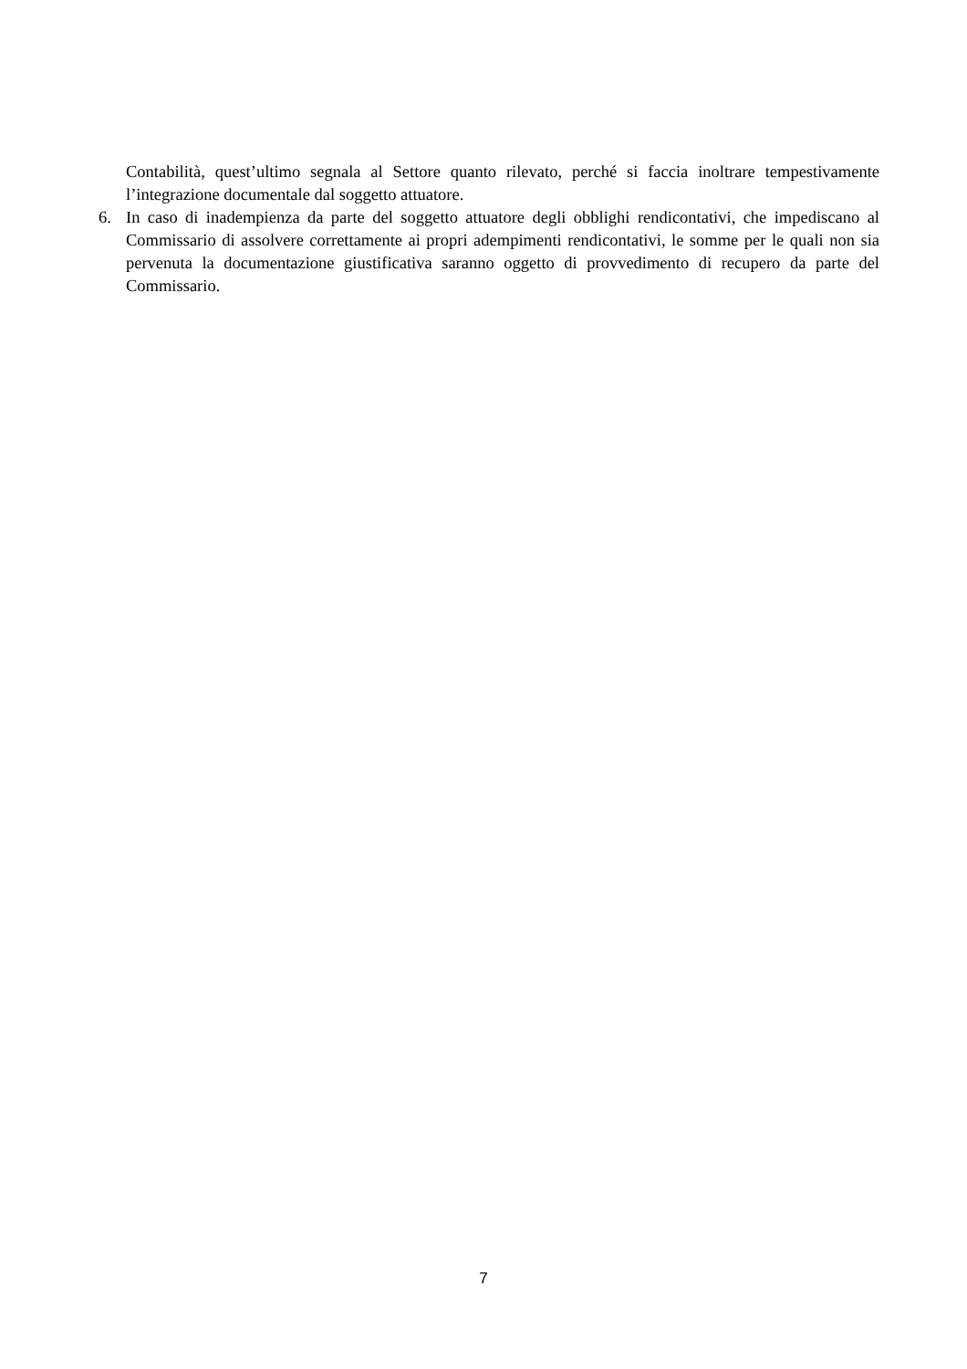Contabilità, quest’ultimo segnala al Settore quanto rilevato, perché si faccia inoltrare tempestivamente l’integrazione documentale dal soggetto attuatore.
6. In caso di inadempienza da parte del soggetto attuatore degli obblighi rendicontativi, che impediscano al Commissario di assolvere correttamente ai propri adempimenti rendicontativi, le somme per le quali non sia pervenuta la documentazione giustificativa saranno oggetto di provvedimento di recupero da parte del Commissario.
7